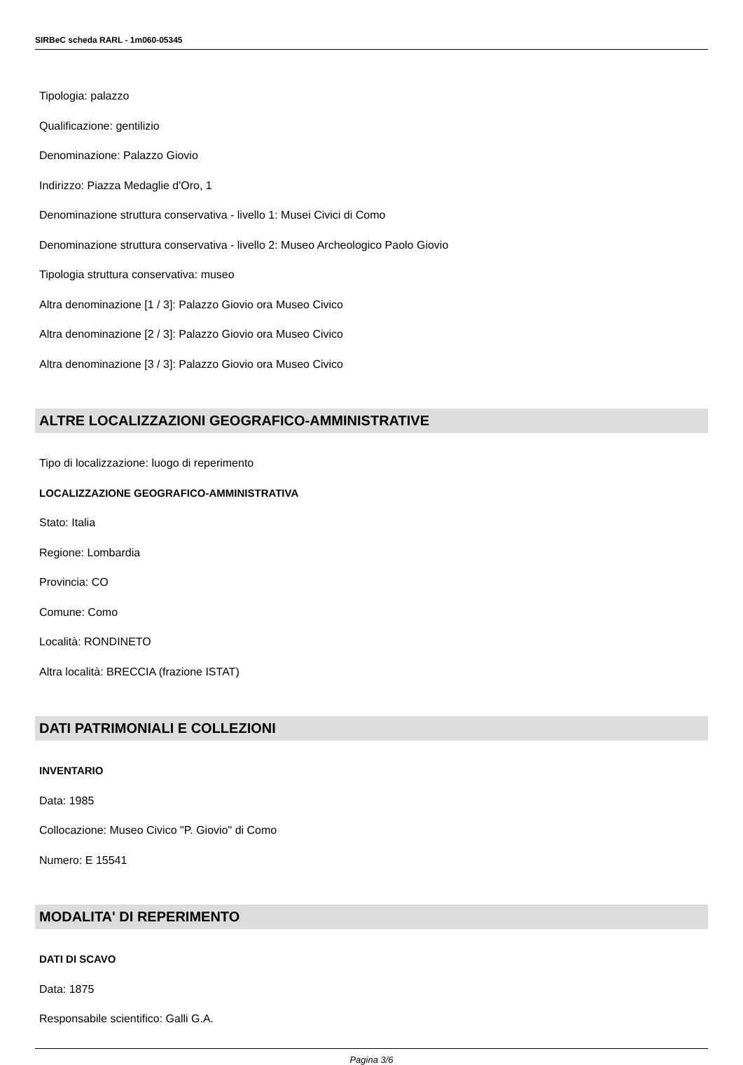SIRBeC scheda RARL - 1m060-05345
Tipologia: palazzo
Qualificazione: gentilizio
Denominazione: Palazzo Giovio
Indirizzo: Piazza Medaglie d'Oro, 1
Denominazione struttura conservativa - livello 1: Musei Civici di Como
Denominazione struttura conservativa - livello 2: Museo Archeologico Paolo Giovio
Tipologia struttura conservativa: museo
Altra denominazione [1 / 3]: Palazzo Giovio ora Museo Civico
Altra denominazione [2 / 3]: Palazzo Giovio ora Museo Civico
Altra denominazione [3 / 3]: Palazzo Giovio ora Museo Civico
ALTRE LOCALIZZAZIONI GEOGRAFICO-AMMINISTRATIVE
Tipo di localizzazione: luogo di reperimento
LOCALIZZAZIONE GEOGRAFICO-AMMINISTRATIVA
Stato: Italia
Regione: Lombardia
Provincia: CO
Comune: Como
Località: RONDINETO
Altra località: BRECCIA (frazione ISTAT)
DATI PATRIMONIALI E COLLEZIONI
INVENTARIO
Data: 1985
Collocazione: Museo Civico "P. Giovio" di Como
Numero: E 15541
MODALITA' DI REPERIMENTO
DATI DI SCAVO
Data: 1875
Responsabile scientifico: Galli G.A.
Pagina 3/6